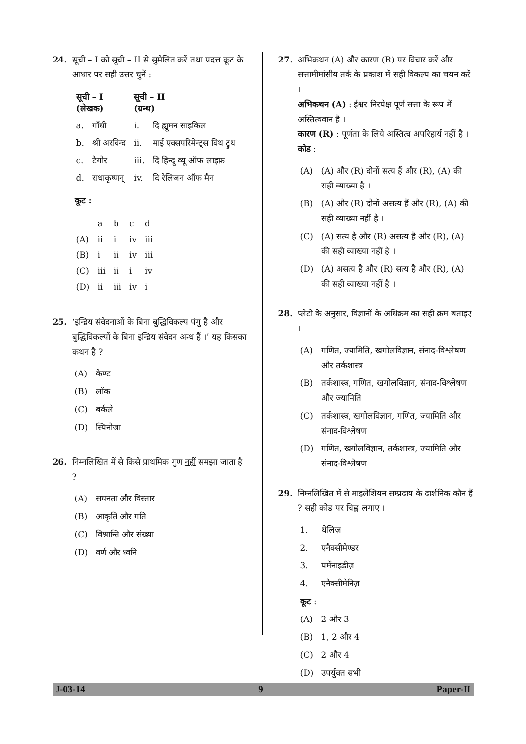24. सूची – I को सूची – II से सुमेलित करें तथा प्रदत्त कूट के आधार पर सही उत्तर चुनें :
| सूची – I (लेखक) | | सूची – II (ग्रन्थ) | |
| --- | --- | --- | --- |
| a. | गाँधी | i. | दि ह्यूमन साइकिल |
| b. | श्री अरविन्द | ii. | माई एक्सपरिमेन्ट्स विथ ट्रुथ |
| c. | टैगोर | iii. | दि हिन्दू व्यू ऑफ लाइफ़ |
| d. | राधाकृष्णन् | iv. | दि रेलिजन ऑफ मैन |
कूट :
| | a | b | c | d |
| (A) | ii | i | iv | iii |
| (B) | i | ii | iv | iii |
| (C) | iii | ii | i | iv |
| (D) | ii | iii | iv | i |
25. ‘इन्द्रिय संवेदनाओं के बिना बुद्धिविकल्प पंगु है और बुद्धिविकल्पों के बिना इन्द्रिय संवेदन अन्ध हैं ।’ यह किसका कथन है ?
(A) केण्ट
(B) लॉक
(C) बर्कले
(D) स्पिनोजा
26. निम्नलिखित में से किसे प्राथमिक गुण नहीं समझा जाता है ?
(A) सघनता और विस्तार
(B) आकृति और गति
(C) विश्रान्ति और संख्या
(D) वर्ण और ध्वनि
27. अभिकथन (A) और कारण (R) पर विचार करें और सत्तामीमांसीय तर्क के प्रकाश में सही विकल्प का चयन करें ।
अभिकथन (A) : ईश्वर निरपेक्ष पूर्ण सत्ता के रूप में अस्तित्ववान है ।
कारण (R) : पूर्णता के लिये अस्तित्व अपरिहार्य नहीं है ।
कोड :
(A) (A) और (R) दोनों सत्य हैं और (R), (A) की सही व्याख्या है ।
(B) (A) और (R) दोनों असत्य हैं और (R), (A) की सही व्याख्या नहीं है ।
(C) (A) सत्य है और (R) असत्य है और (R), (A) की सही व्याख्या नहीं है ।
(D) (A) असत्य है और (R) सत्य है और (R), (A) की सही व्याख्या नहीं है ।
28. प्लेटो के अनुसार, विज्ञानों के अधिक्रम का सही क्रम बताइए ।
(A) गणित, ज्यामिति, खगोलविज्ञान, संनाद-विश्लेषण और तर्कशास्त्र
(B) तर्कशास्त्र, गणित, खगोलविज्ञान, संनाद-विश्लेषण और ज्यामिति
(C) तर्कशास्त्र, खगोलविज्ञान, गणित, ज्यामिति और संनाद-विश्लेषण
(D) गणित, खगोलविज्ञान, तर्कशास्त्र, ज्यामिति और संनाद-विश्लेषण
29. निम्नलिखित में से माइलेशियन सम्प्रदाय के दार्शनिक कौन हैं ? सही कोड पर चिह्न लगाए ।
1. थेलिज़
2. एनैक्सीमेण्डर
3. पर्मेनाइडीज़
4. एनैक्सीमेनिज़
कूट :
(A) 2 और 3
(B) 1, 2 और 4
(C) 2 और 4
(D) उपर्युक्त सभी
J-03-14 9 Paper-II